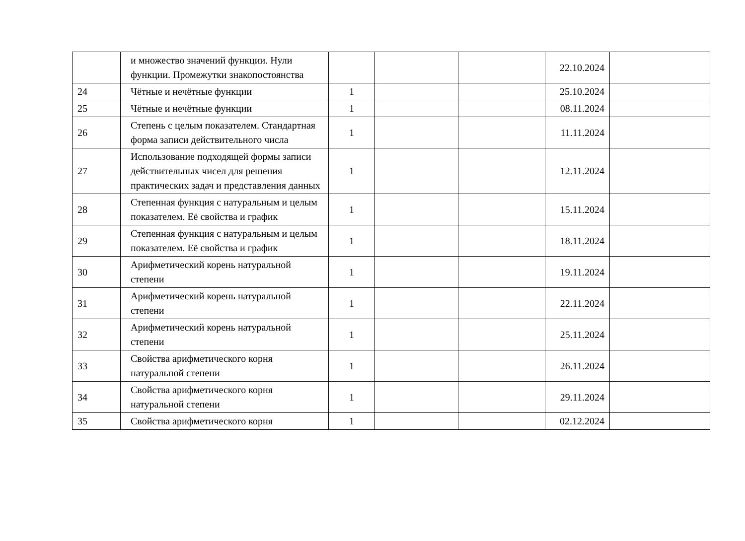| | и множество значений функции. Нули функции. Промежутки знакопостоянства | | | | 22.10.2024 | |
| 24 | Чётные и нечётные функции | 1 | | | 25.10.2024 | |
| 25 | Чётные и нечётные функции | 1 | | | 08.11.2024 | |
| 26 | Степень с целым показателем. Стандартная форма записи действительного числа | 1 | | | 11.11.2024 | |
| 27 | Использование подходящей формы записи действительных чисел для решения практических задач и представления данных | 1 | | | 12.11.2024 | |
| 28 | Степенная функция с натуральным и целым показателем. Её свойства и график | 1 | | | 15.11.2024 | |
| 29 | Степенная функция с натуральным и целым показателем. Её свойства и график | 1 | | | 18.11.2024 | |
| 30 | Арифметический корень натуральной степени | 1 | | | 19.11.2024 | |
| 31 | Арифметический корень натуральной степени | 1 | | | 22.11.2024 | |
| 32 | Арифметический корень натуральной степени | 1 | | | 25.11.2024 | |
| 33 | Свойства арифметического корня натуральной степени | 1 | | | 26.11.2024 | |
| 34 | Свойства арифметического корня натуральной степени | 1 | | | 29.11.2024 | |
| 35 | Свойства арифметического корня | 1 | | | 02.12.2024 | |